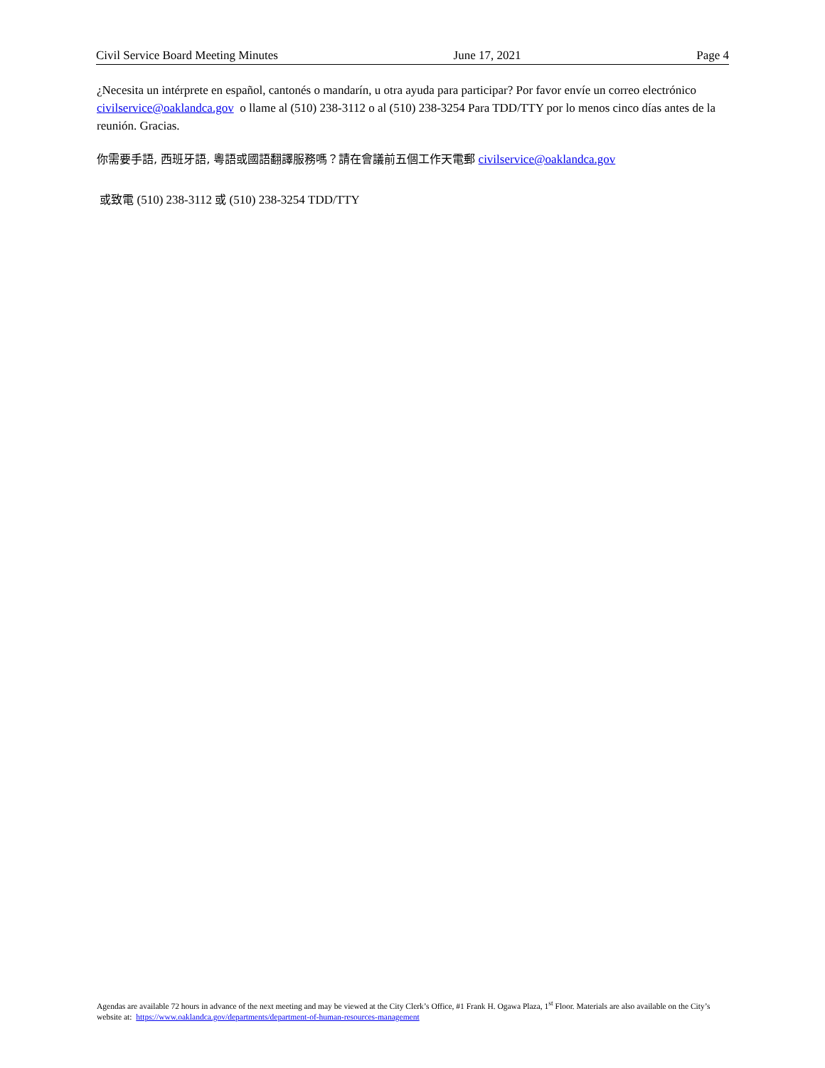Civil Service Board Meeting Minutes June 17, 2021 Page 4
¿Necesita un intérprete en español, cantonés o mandarín, u otra ayuda para participar? Por favor envíe un correo electrónico civilservice@oaklandca.gov o llame al (510) 238-3112 o al (510) 238-3254 Para TDD/TTY por lo menos cinco días antes de la reunión. Gracias.
你需要手語, 西班牙語, 粵語或國語翻譯服務嗎？請在會議前五個工作天電郵 civilservice@oaklandca.gov
或致電 (510) 238-3112 或 (510) 238-3254 TDD/TTY
Agendas are available 72 hours in advance of the next meeting and may be viewed at the City Clerk’s Office, #1 Frank H. Ogawa Plaza, 1<sup>st</sup> Floor. Materials are also available on the City’s website at: https://www.oaklandca.gov/departments/department-of-human-resources-management